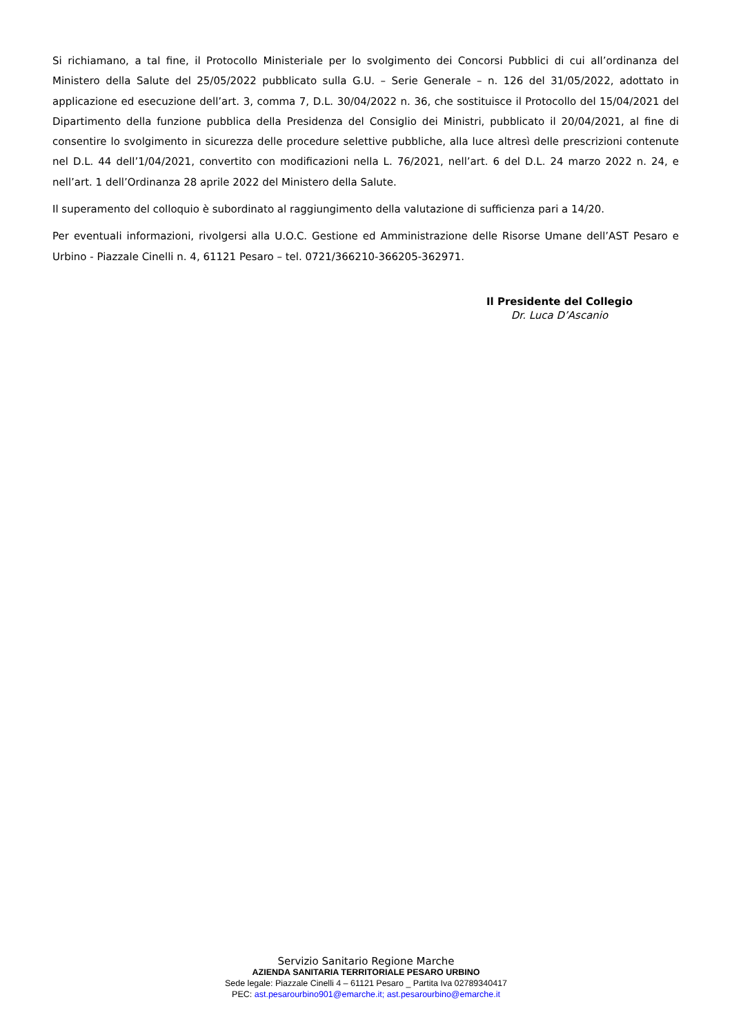Si richiamano, a tal fine, il Protocollo Ministeriale per lo svolgimento dei Concorsi Pubblici di cui all’ordinanza del Ministero della Salute del 25/05/2022 pubblicato sulla G.U. – Serie Generale – n. 126 del 31/05/2022, adottato in applicazione ed esecuzione dell’art. 3, comma 7, D.L. 30/04/2022 n. 36, che sostituisce il Protocollo del 15/04/2021 del Dipartimento della funzione pubblica della Presidenza del Consiglio dei Ministri, pubblicato il 20/04/2021, al fine di consentire lo svolgimento in sicurezza delle procedure selettive pubbliche, alla luce altresì delle prescrizioni contenute nel D.L. 44 dell’1/04/2021, convertito con modificazioni nella L. 76/2021, nell’art. 6 del D.L. 24 marzo 2022 n. 24, e nell’art. 1 dell’Ordinanza 28 aprile 2022 del Ministero della Salute.
Il superamento del colloquio è subordinato al raggiungimento della valutazione di sufficienza pari a 14/20.
Per eventuali informazioni, rivolgersi alla U.O.C. Gestione ed Amministrazione delle Risorse Umane dell’AST Pesaro e Urbino - Piazzale Cinelli n. 4, 61121 Pesaro – tel. 0721/366210-366205-362971.
Il Presidente del Collegio
Dr. Luca D’Ascanio
Servizio Sanitario Regione Marche
AZIENDA SANITARIA TERRITORIALE PESARO URBINO
Sede legale: Piazzale Cinelli 4 – 61121 Pesaro _ Partita Iva 02789340417
PEC: ast.pesarourbino901@emarche.it; ast.pesarourbino@emarche.it